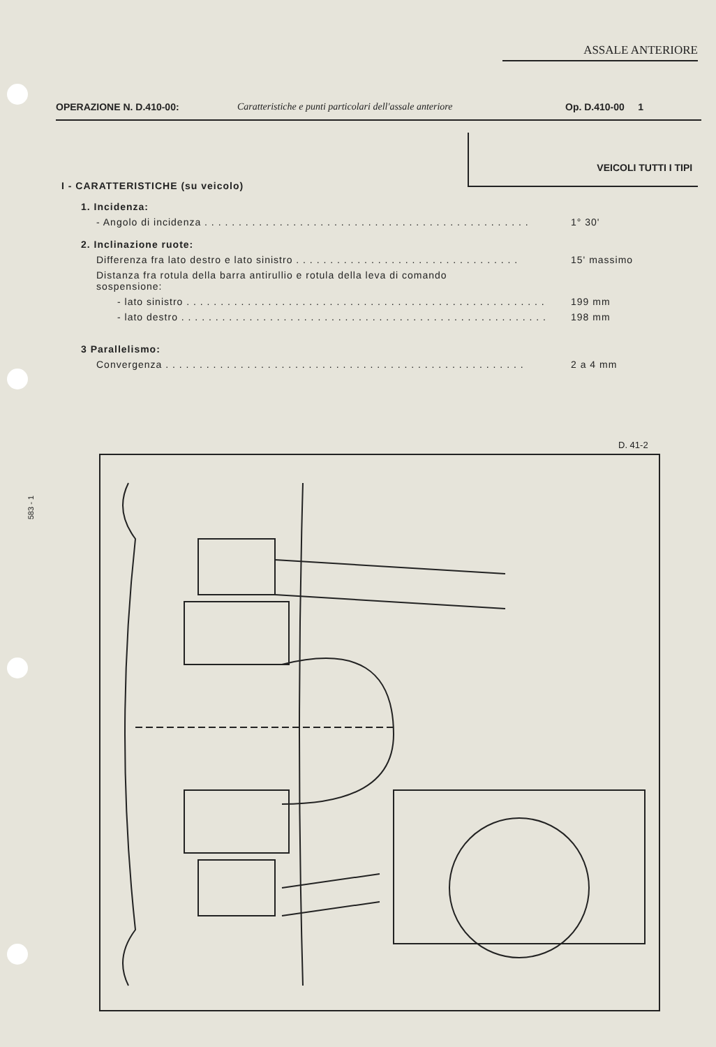ASSALE ANTERIORE
OPERAZIONE N. D.410-00: Caratteristiche e punti particolari dell'assale anteriore
Op. D.410-00 1
VEICOLI TUTTI I TIPI
I - CARATTERISTICHE (su veicolo)
1. Incidenza:
- Angolo di incidenza . . . . . . . . . . . . . . . . . . . . . . . . . . . . . . . . . . . . . . . . . . . . . . . . 1° 30'
2. Inclinazione ruote:
Differenza fra lato destro e lato sinistro . . . . . . . . . . . . . . . . . . . . . . . . . . . . . . . . . 15' massimo
Distanza fra rotula della barra antirullio e rotula della leva di comando
sospensione:
- lato sinistro . . . . . . . . . . . . . . . . . . . . . . . . . . . . . . . . . . . . . . . . . . . . . . . . . . . . . 199 mm
- lato destro . . . . . . . . . . . . . . . . . . . . . . . . . . . . . . . . . . . . . . . . . . . . . . . . . . . . . . 198 mm
3 Parallelismo:
Convergenza . . . . . . . . . . . . . . . . . . . . . . . . . . . . . . . . . . . . . . . . . . . . . . . . . . . . . 2 a 4 mm
583 - 1
D. 41-2